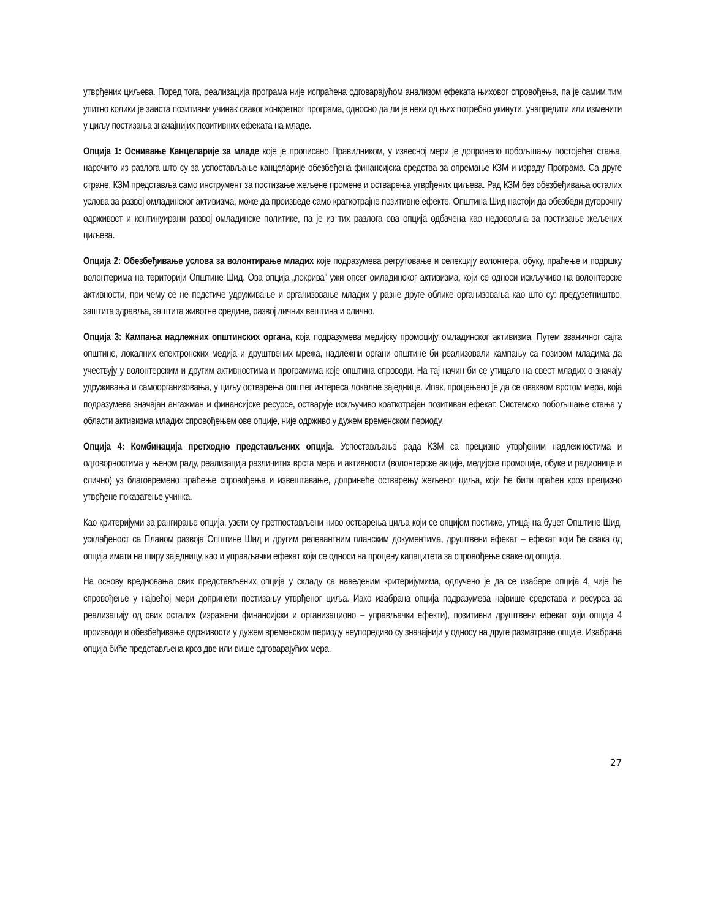утврђених циљева. Поред тога, реализација програма није испраћена одговарајућом анализом ефеката њиховог спровођења, па је самим тим упитно колики је заиста позитивни учинак сваког конкретног програма, односно да ли је неки од њих потребно укинути, унапредити или изменити у циљу постизања значајнијих позитивних ефеката на младе.
Опција 1: Оснивање Канцеларије за младе које је прописано Правилником, у извесној мери је допринело побољшању постојећег стања, нарочито из разлога што су за успостављање канцеларије обезбеђена финансијска средства за опремање КЗМ и израду Програма. Са друге стране, КЗМ представља само инструмент за постизање жељене промене и остварења утврђених циљева. Рад КЗМ без обезбеђивања осталих услова за развој омладинског активизма, може да произведе само краткотрајне позитивне ефекте. Општина Шид настоји да обезбеди дугорочну одрживост и континуирани развој омладинске политике, па је из тих разлога ова опција одбачена као недовољна за постизање жељених циљева.
Опција 2: Обезбеђивање услова за волонтирање младих које подразумева регрутовање и селекцију волонтера, обуку, праћење и подршку волонтерима на територији Општине Шид. Ова опција „покрива” ужи опсег омладинског активизма, који се односи искључиво на волонтерске активности, при чему се не подстиче удруживање и организовање младих у разне друге облике организовања као што су: предузетништво, заштита здравља, заштита животне средине, развој личних вештина и слично.
Опција 3: Кампања надлежних општинских органа, која подразумева медијску промоцију омладинског активизма. Путем званичног сајта општине, локалних електронских медија и друштвених мрежа, надлежни органи општине би реализовали кампању са позивом младима да учествују у волонтерским и другим активностима и програмима које општина спроводи. На тај начин би се утицало на свест младих о значају удруживања и самоорганизовања, у циљу остварења општег интереса локалне заједнице. Ипак, процењено је да се оваквом врстом мера, која подразумева значајан ангажман и финансијске ресурсе, остварује искључиво краткотрајан позитиван ефекат. Системско побољшање стања у области активизма младих спровођењем ове опције, није одрживо у дужем временском периоду.
Опција 4: Комбинација претходно представљених опција. Успостављање рада КЗМ са прецизно утврђеним надлежностима и одговорностима у њеном раду, реализација различитих врста мера и активности (волонтерске акције, медијске промоције, обуке и радионице и слично) уз благовремено праћење спровођења и извештавање, допринеће остварењу жељеног циља, који ће бити праћен кроз прецизно утврђене показатење учинка.
Као критеријуми за рангирање опција, узети су претпостављени ниво остварења циља који се опцијом постиже, утицај на буџет Општине Шид, усклађеност са Планом развоја Општине Шид и другим релевантним планским документима, друштвени ефекат – ефекат који ће свака од опција имати на ширу заједницу, као и управљачки ефекат који се односи на процену капацитета за спровођење сваке од опција.
На основу вредновања свих представљених опција у складу са наведеним критеријумима, одлучено је да се изабере опција 4, чије ће спровођење у највећој мери допринети постизању утврђеног циља. Иако изабрана опција подразумева највише средстава и ресурса за реализацију од свих осталих (изражени финансијски и организационо – управљачки ефекти), позитивни друштвени ефекат који опција 4 производи и обезбеђивање одрживости у дужем временском периоду неупоредиво су значајнији у односу на друге разматране опције. Изабрана опција биће представљена кроз две или више одговарајућих мера.
27